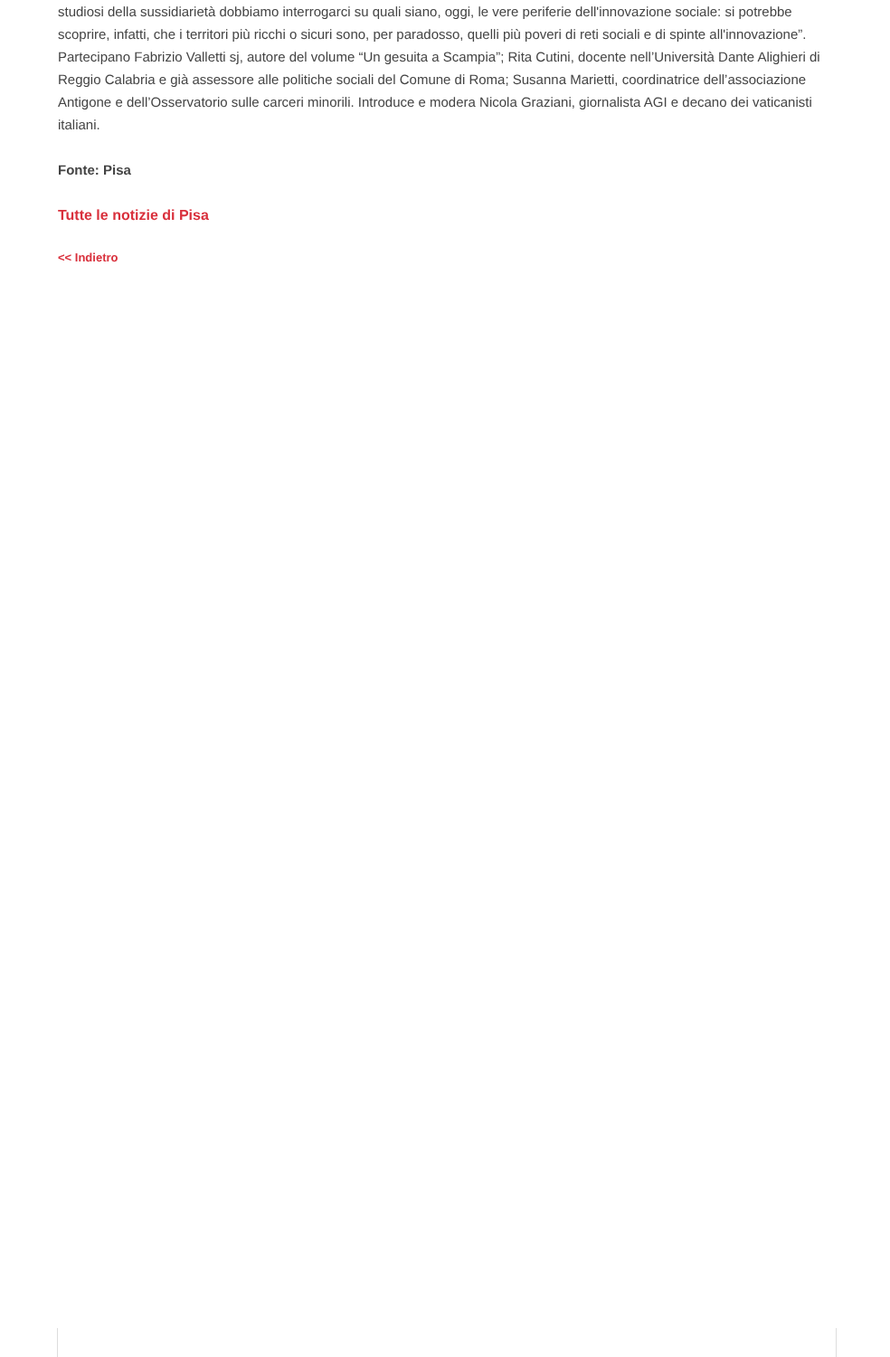studiosi della sussidiarietà dobbiamo interrogarci su quali siano, oggi, le vere periferie dell'innovazione sociale: si potrebbe scoprire, infatti, che i territori più ricchi o sicuri sono, per paradosso, quelli più poveri di reti sociali e di spinte all'innovazione”.
Partecipano Fabrizio Valletti sj, autore del volume “Un gesuita a Scampia”; Rita Cutini, docente nell’Università Dante Alighieri di Reggio Calabria e già assessore alle politiche sociali del Comune di Roma; Susanna Marietti, coordinatrice dell’associazione Antigone e dell’Osservatorio sulle carceri minorili. Introduce e modera Nicola Graziani, giornalista AGI e decano dei vaticanisti italiani.
Fonte: Pisa
Tutte le notizie di Pisa
<< Indietro